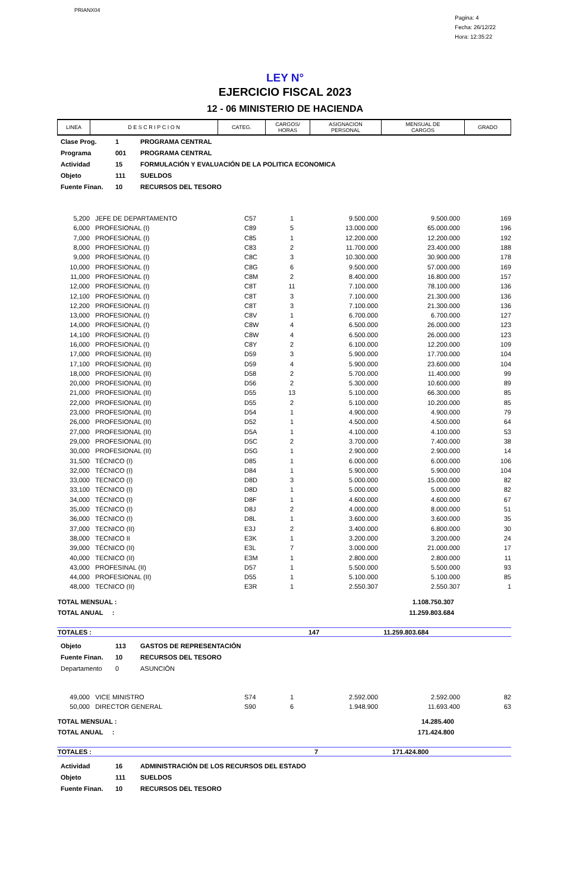PRIANX04
Pagina: 4
Fecha: 26/12/22
Hora: 12:35:22
LEY N°
EJERCICIO FISCAL 2023
12 - 06 MINISTERIO DE HACIENDA
| LINEA | D E S C R I P C I O N | CATEG. | CARGOS/ HORAS | ASIGNACION PERSONAL | MENSUAL DE CARGOS | GRADO |
| --- | --- | --- | --- | --- | --- | --- |
| Clase Prog. | 1 | PROGRAMA CENTRAL |
| Programa | 001 | PROGRAMA CENTRAL |
| Actividad | 15 | FORMULACIÓN Y EVALUACIÓN DE LA POLITICA ECONOMICA |
| Objeto | 111 | SUELDOS |
| Fuente Finan. | 10 | RECURSOS DEL TESORO |
| 5,200 | JEFE DE DEPARTAMENTO | C57 | 1 | 9.500.000 | 9.500.000 | 169 |
| 6,000 | PROFESIONAL (I) | C89 | 5 | 13.000.000 | 65.000.000 | 196 |
| 7,000 | PROFESIONAL (I) | C85 | 1 | 12.200.000 | 12.200.000 | 192 |
| 8,000 | PROFESIONAL (I) | C83 | 2 | 11.700.000 | 23.400.000 | 188 |
| 9,000 | PROFESIONAL (I) | C8C | 3 | 10.300.000 | 30.900.000 | 178 |
| 10,000 | PROFESIONAL (I) | C8G | 6 | 9.500.000 | 57.000.000 | 169 |
| 11,000 | PROFESIONAL (I) | C8M | 2 | 8.400.000 | 16.800.000 | 157 |
| 12,000 | PROFESIONAL (I) | C8T | 11 | 7.100.000 | 78.100.000 | 136 |
| 12,100 | PROFESIONAL (I) | C8T | 3 | 7.100.000 | 21.300.000 | 136 |
| 12,200 | PROFESIONAL (I) | C8T | 3 | 7.100.000 | 21.300.000 | 136 |
| 13,000 | PROFESIONAL (I) | C8V | 1 | 6.700.000 | 6.700.000 | 127 |
| 14,000 | PROFESIONAL (I) | C8W | 4 | 6.500.000 | 26.000.000 | 123 |
| 14,100 | PROFESIONAL (I) | C8W | 4 | 6.500.000 | 26.000.000 | 123 |
| 16,000 | PROFESIONAL (I) | C8Y | 2 | 6.100.000 | 12.200.000 | 109 |
| 17,000 | PROFESIONAL (II) | D59 | 3 | 5.900.000 | 17.700.000 | 104 |
| 17,100 | PROFESIONAL (II) | D59 | 4 | 5.900.000 | 23.600.000 | 104 |
| 18,000 | PROFESIONAL (II) | D58 | 2 | 5.700.000 | 11.400.000 | 99 |
| 20,000 | PROFESIONAL (II) | D56 | 2 | 5.300.000 | 10.600.000 | 89 |
| 21,000 | PROFESIONAL (II) | D55 | 13 | 5.100.000 | 66.300.000 | 85 |
| 22,000 | PROFESIONAL (II) | D55 | 2 | 5.100.000 | 10.200.000 | 85 |
| 23,000 | PROFESIONAL (II) | D54 | 1 | 4.900.000 | 4.900.000 | 79 |
| 26,000 | PROFESIONAL (II) | D52 | 1 | 4.500.000 | 4.500.000 | 64 |
| 27,000 | PROFESIONAL (II) | D5A | 1 | 4.100.000 | 4.100.000 | 53 |
| 29,000 | PROFESIONAL (II) | D5C | 2 | 3.700.000 | 7.400.000 | 38 |
| 30,000 | PROFESIONAL (II) | D5G | 1 | 2.900.000 | 2.900.000 | 14 |
| 31,500 | TÉCNICO (I) | D85 | 1 | 6.000.000 | 6.000.000 | 106 |
| 32,000 | TÉCNICO (I) | D84 | 1 | 5.900.000 | 5.900.000 | 104 |
| 33,000 | TECNICO (I) | D8D | 3 | 5.000.000 | 15.000.000 | 82 |
| 33,100 | TÉCNICO (I) | D8D | 1 | 5.000.000 | 5.000.000 | 82 |
| 34,000 | TÉCNICO (I) | D8F | 1 | 4.600.000 | 4.600.000 | 67 |
| 35,000 | TÉCNICO (I) | D8J | 2 | 4.000.000 | 8.000.000 | 51 |
| 36,000 | TÉCNICO (I) | D8L | 1 | 3.600.000 | 3.600.000 | 35 |
| 37,000 | TECNICO (II) | E3J | 2 | 3.400.000 | 6.800.000 | 30 |
| 38,000 | TECNICO II | E3K | 1 | 3.200.000 | 3.200.000 | 24 |
| 39,000 | TÉCNICO (II) | E3L | 7 | 3.000.000 | 21.000.000 | 17 |
| 40,000 | TECNICO (II) | E3M | 1 | 2.800.000 | 2.800.000 | 11 |
| 43,000 | PROFESINAL (II) | D57 | 1 | 5.500.000 | 5.500.000 | 93 |
| 44,000 | PROFESIONAL (II) | D55 | 1 | 5.100.000 | 5.100.000 | 85 |
| 48,000 | TECNICO (II) | E3R | 1 | 2.550.307 | 2.550.307 | 1 |
| TOTAL MENSUAL : | 1.108.750.307 |
| TOTAL ANUAL : | 11.259.803.684 |
| TOTALES : | 147 | 11.259.803.684 | |
| Objeto | 113 | GASTOS DE REPRESENTACIÓN |
| Fuente Finan. | 10 | RECURSOS DEL TESORO |
| Departamento | 0 | ASUNCIÓN |
| 49,000 | VICE MINISTRO | S74 | 1 | 2.592.000 | 2.592.000 | 82 |
| 50,000 | DIRECTOR GENERAL | S90 | 6 | 1.948.900 | 11.693.400 | 63 |
| TOTAL MENSUAL : | 14.285.400 |
| TOTAL ANUAL : | 171.424.800 |
| TOTALES : | 7 | 171.424.800 | |
| Actividad | 16 | ADMINISTRACIÓN DE LOS RECURSOS DEL ESTADO |
| Objeto | 111 | SUELDOS |
| Fuente Finan. | 10 | RECURSOS DEL TESORO |